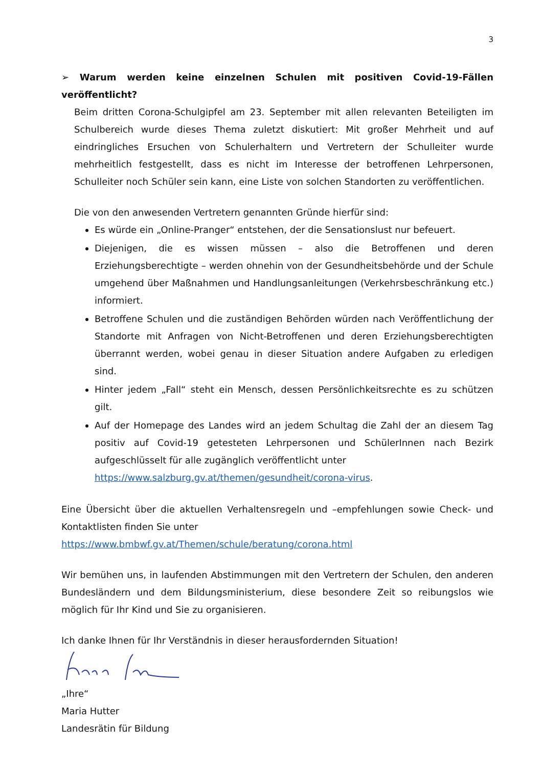3
➢ Warum werden keine einzelnen Schulen mit positiven Covid-19-Fällen veröffentlicht?
Beim dritten Corona-Schulgipfel am 23. September mit allen relevanten Beteiligten im Schulbereich wurde dieses Thema zuletzt diskutiert: Mit großer Mehrheit und auf eindringliches Ersuchen von Schulerhaltern und Vertretern der Schulleiter wurde mehrheitlich festgestellt, dass es nicht im Interesse der betroffenen Lehrpersonen, Schulleiter noch Schüler sein kann, eine Liste von solchen Standorten zu veröffentlichen.
Die von den anwesenden Vertretern genannten Gründe hierfür sind:
Es würde ein „Online-Pranger“ entstehen, der die Sensationslust nur befeuert.
Diejenigen, die es wissen müssen – also die Betroffenen und deren Erziehungsberechtigte – werden ohnehin von der Gesundheitsbehörde und der Schule umgehend über Maßnahmen und Handlungsanleitungen (Verkehrsbeschränkung etc.) informiert.
Betroffene Schulen und die zuständigen Behörden würden nach Veröffentlichung der Standorte mit Anfragen von Nicht-Betroffenen und deren Erziehungsberechtigten überrannt werden, wobei genau in dieser Situation andere Aufgaben zu erledigen sind.
Hinter jedem „Fall“ steht ein Mensch, dessen Persönlichkeitsrechte es zu schützen gilt.
Auf der Homepage des Landes wird an jedem Schultag die Zahl der an diesem Tag positiv auf Covid-19 getesteten Lehrpersonen und SchülerInnen nach Bezirk aufgeschlüsselt für alle zugänglich veröffentlicht unter
https://www.salzburg.gv.at/themen/gesundheit/corona-virus.
Eine Übersicht über die aktuellen Verhaltensregeln und –empfehlungen sowie Check- und Kontaktlisten finden Sie unter
https://www.bmbwf.gv.at/Themen/schule/beratung/corona.html
Wir bemühen uns, in laufenden Abstimmungen mit den Vertretern der Schulen, den anderen Bundesländern und dem Bildungsministerium, diese besondere Zeit so reibungslos wie möglich für Ihr Kind und Sie zu organisieren.
Ich danke Ihnen für Ihr Verständnis in dieser herausfordernden Situation!
„Ihre“
Maria Hutter
Landesrätin für Bildung